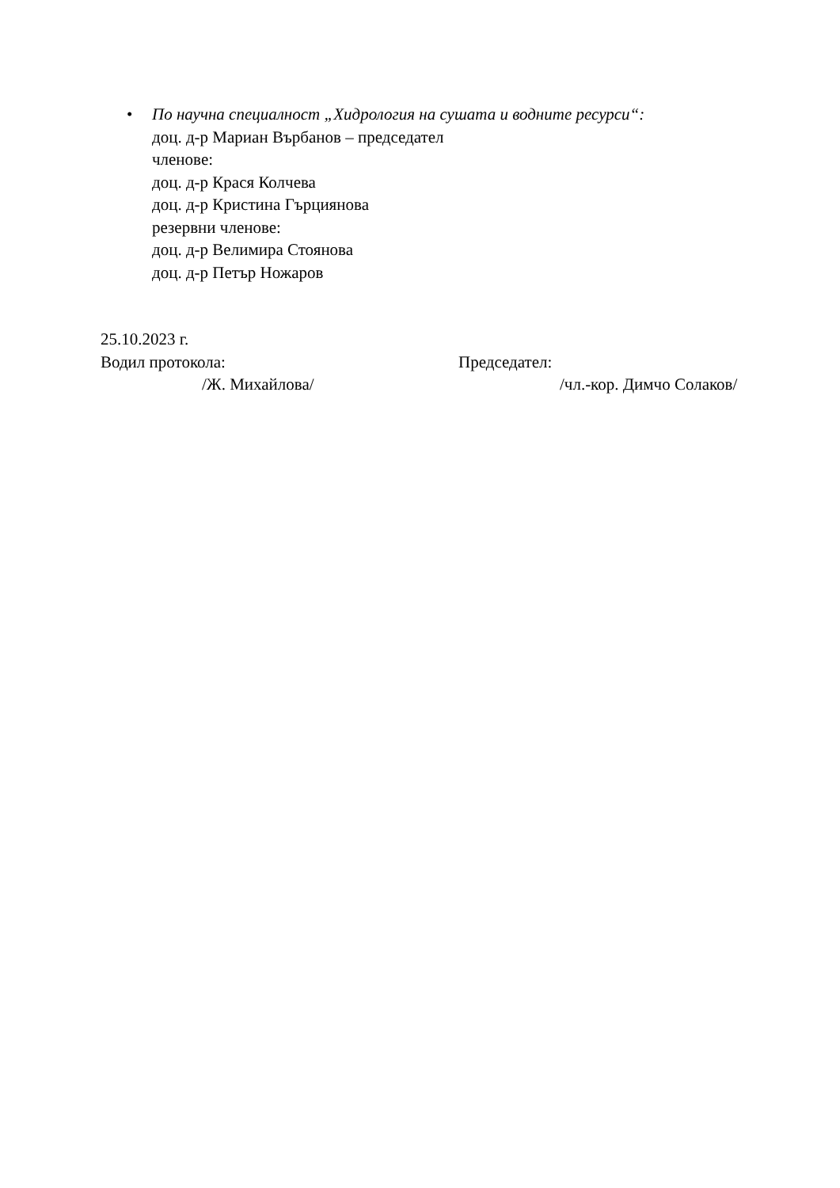• По научна специалност „Хидрология на сушата и водните ресурси“:
доц. д-р Мариан Върбанов – председател
членове:
доц. д-р Крася Колчева
доц. д-р Кристина Гърциянова
резервни членове:
доц. д-р Велимира Стоянова
доц. д-р Петър Ножаров
25.10.2023 г.
Водил протокола: Председател:
/Ж. Михайлова/ /чл.-кор. Димчо Солаков/